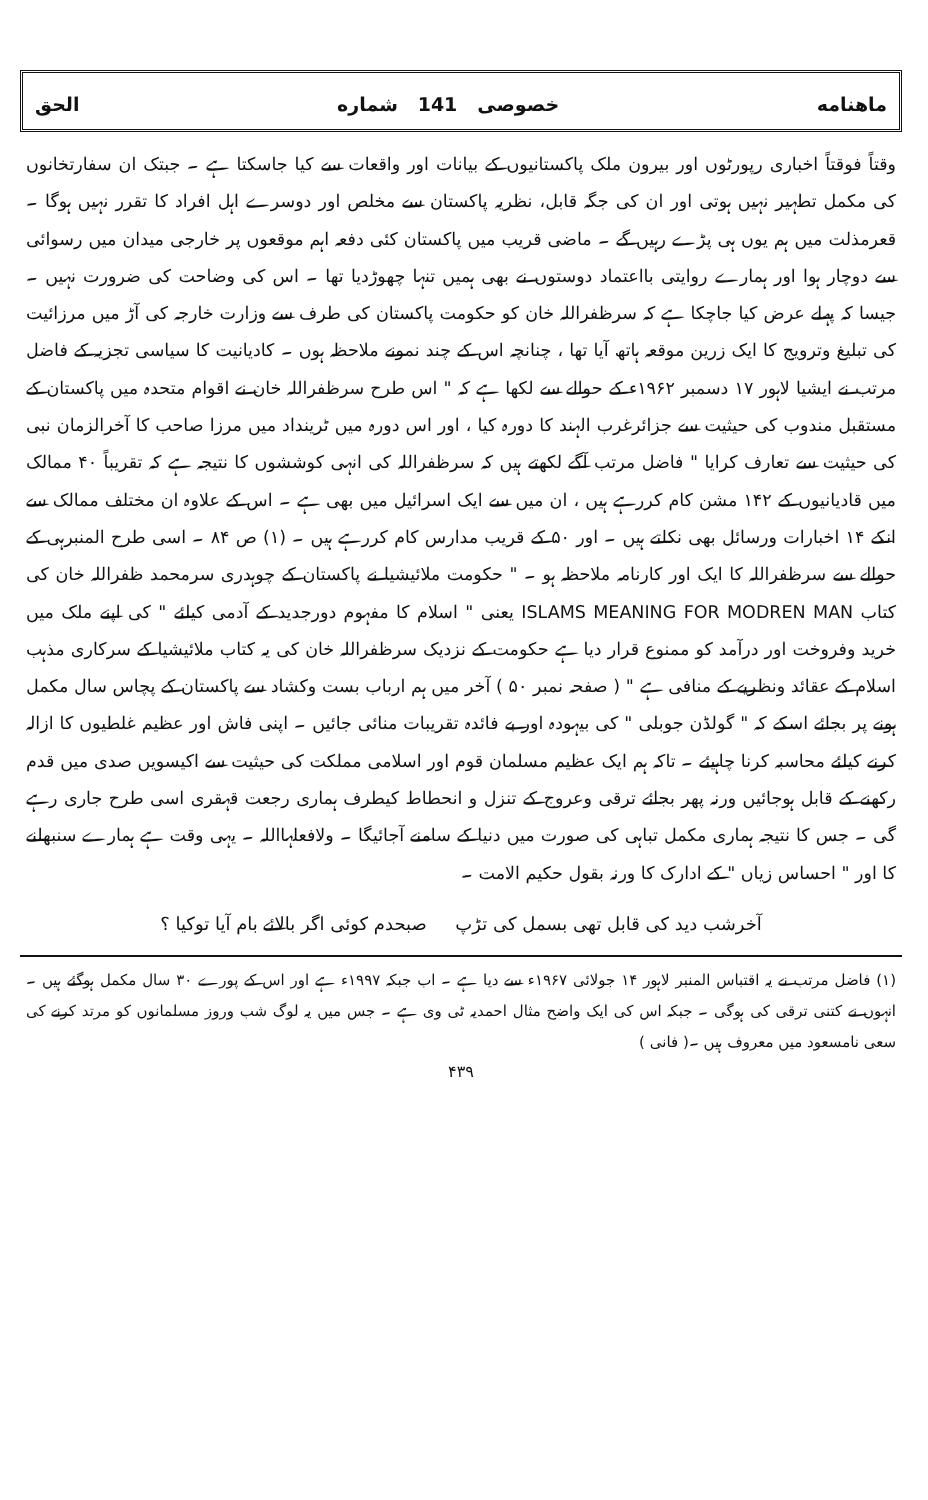ماهنامه خصوصی 141 شماره الحق
وقتاً فوقتاً اخباری رپورٹوں اور بیرون ملک پاکستانیوں کے بیانات اور واقعات سے کیا جاسکتا ہے ۔ جبتک ان سفارتخانوں کی مکمل تطہیر نہیں ہوتی اور ان کی جگہ قابل، نظریہ پاکستان سے مخلص اور دوسرے اہل افراد کا تقرر نہیں ہوگا ۔ قعرمذلت میں ہم یوں ہی پڑے رہیں گے ۔ ماضی قریب میں پاکستان کئی دفعہ اہم موقعوں پر خارجی میدان میں رسوائی سے دوچار ہوا اور ہمارے روایتی بااعتماد دوستوں نے بھی ہمیں تنہا چھوڑدیا تھا ۔ اس کی وضاحت کی ضرورت نہیں ۔جیسا کہ پہلے عرض کیا جاچکا ہے کہ سرظفراللہ خان کو حکومت پاکستان کی طرف سے وزارت خارجہ کی آڑ میں مرزائیت کی تبلیغ وترویج کا ایک زرین موقعہ ہاتھ آیا تھا ، چنانچہ اس کے چند نمونے ملاحظہ ہوں ۔ کادیانیت کا سیاسی تجزیہ کے فاضل مرتب نے ایشیا لاہور ۱۷ دسمبر ۱۹۶۲ء کے حوالے سے لکھا ہے کہ " اس طرح سرظفراللہ خان نے اقوام متحدہ میں پاکستان کے مستقبل مندوب کی حیثیت سے جزائرغرب الہند کا دورہ کیا ، اور اس دورہ میں ٹرینداد میں مرزا صاحب کا آخرالزمان نبی کی حیثیت سے تعارف کرایا " فاضل مرتب آگے لکھتے ہیں کہ سرظفراللہ کی انہی کوششوں کا نتیجہ ہے کہ تقریباً ۴۰ ممالک میں قادیانیوں کے ۱۴۲ مشن کام کررہے ہیں ، ان میں سے ایک اسرائیل میں بھی ہے ۔ اس کے علاوہ ان مختلف ممالک سے انکے ۱۴ اخبارات ورسائل بھی نکلتے ہیں ۔ اور ۵۰ کے قریب مدارس کام کررہے ہیں ۔ (۱) ص ۸۴ ۔ اسی طرح المنبرہی کے حوالے سے سرظفراللہ کا ایک اور کارنامہ ملاحظہ ہو ۔ " حکومت ملائیشیا نے پاکستان کے چوہدری سرمحمد ظفراللہ خان کی کتاب ISLAMS MEANING FOR MODREN MAN یعنی " اسلام کا مفہوم دورجدید کے آدمی کیلئے " کی اپنے ملک میں خرید وفروخت اور درآمد کو ممنوع قرار دیا ہے حکومت کے نزدیک سرظفراللہ خان کی یہ کتاب ملائیشیا کے سرکاری مذہب اسلام کے عقائد ونظریے کے منافی ہے " ( صفحہ نمبر ۵۰ ) آخر میں ہم ارباب بست وکشاد سے پاکستان کے پچاس سال مکمل ہونے پر بجائے اسکے کہ " گولڈن جوبلی " کی بیہودہ اور بے فائدہ تقریبات منائی جائیں ۔ اپنی فاش اور عظیم غلطیوں کا ازالہ کرنے کیلئے محاسبہ کرنا چاہیئے ۔ تاکہ ہم ایک عظیم مسلمان قوم اور اسلامی مملکت کی حیثیت سے اکیسویں صدی میں قدم رکھنے کے قابل ہوجائیں ورنہ پھر بجائے ترقی وعروج کے تنزل و انحطاط کیطرف ہماری رجعت قہقری اسی طرح جاری رہے گی ۔ جس کا نتیجہ ہماری مکمل تباہی کی صورت میں دنیا کے سامنے آجائیگا ۔ ولافعلہااللہ ۔ یہی وقت ہے ہمارے سنبھلنے کا اور " احساس زیاں " کے ادارک کا ورنہ بقول حکیم الامت ۔
آخرشب دید کی قابل تھی بسمل کی تڑپ صبحدم کوئی اگر بالائے بام آیا توکیا ؟
(۱) فاضل مرتب نے یہ اقتباس المنبر لاہور ۱۴ جولائی ۱۹۶۷ء سے دیا ہے ۔ اب جبکہ ۱۹۹۷ء ہے اور اس کے پورے ۳۰ سال مکمل ہوگئے ہیں ۔ انہوں نے کتنی ترقی کی ہوگی ۔ جبکہ اس کی ایک واضح مثال احمدیہ ٹی وی ہے ۔ جس میں یہ لوگ شب وروز مسلمانوں کو مرتد کرنے کی سعی نامسعود میں معروف ہیں ۔( فانی )
۴۳۹